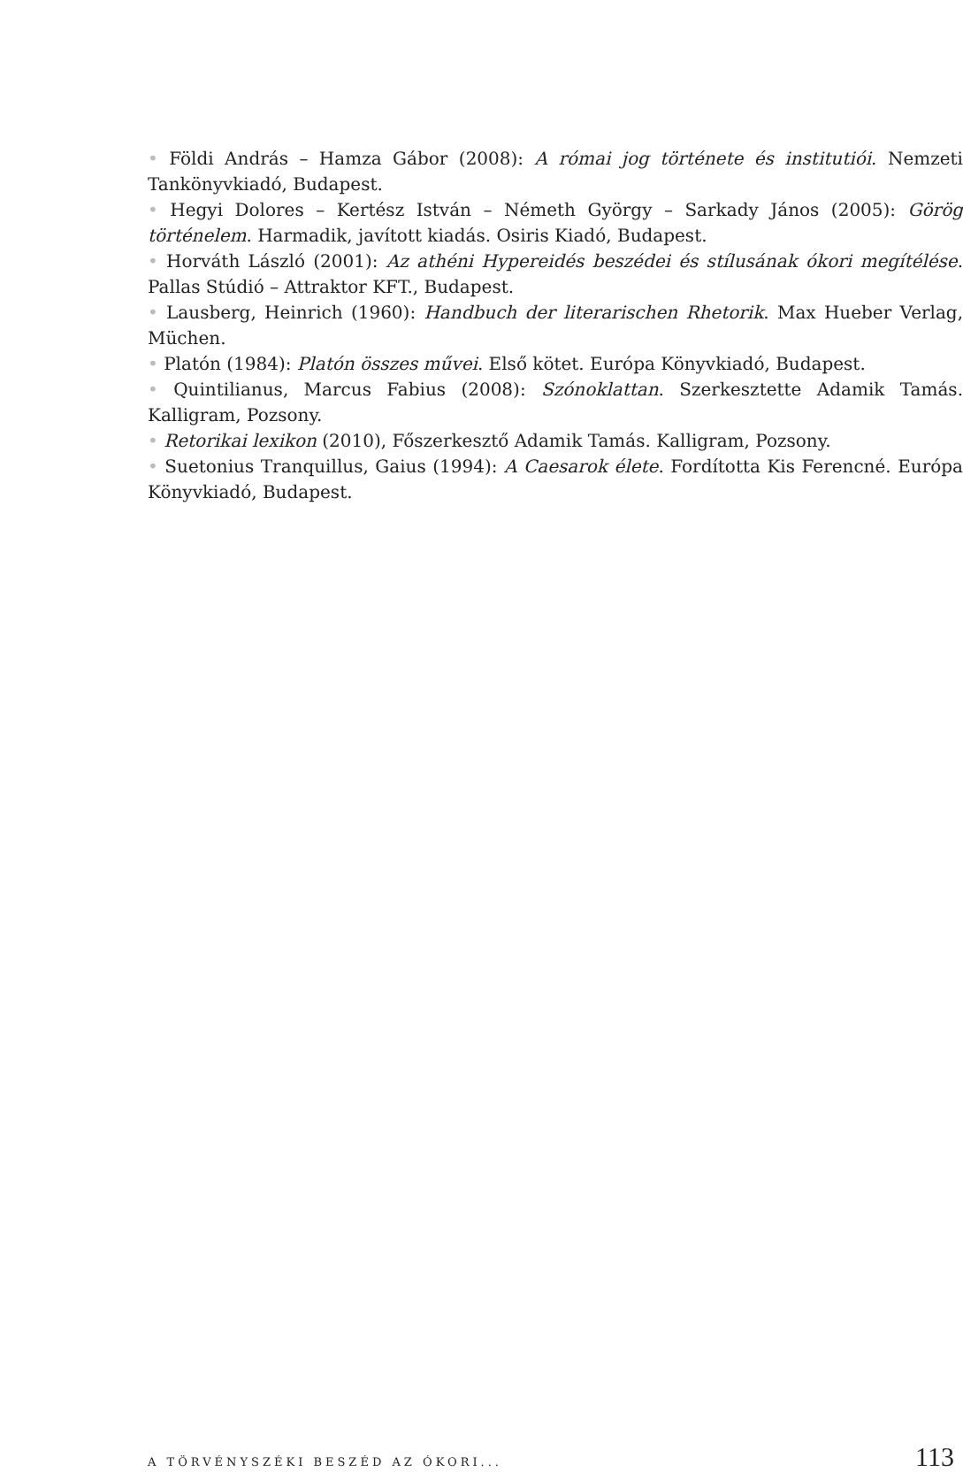• Földi András – Hamza Gábor (2008): A római jog története és institutiói. Nemzeti Tankönyvkiadó, Budapest.
• Hegyi Dolores – Kertész István – Németh György – Sarkady János (2005): Görög történelem. Harmadik, javított kiadás. Osiris Kiadó, Budapest.
• Horváth László (2001): Az athéni Hypereidés beszédei és stílusának ókori megítélése. Pallas Stúdió – Attraktor KFT., Budapest.
• Lausberg, Heinrich (1960): Handbuch der literarischen Rhetorik. Max Hueber Verlag, Müchen.
• Platón (1984): Platón összes művei. Első kötet. Európa Könyvkiadó, Budapest.
• Quintilianus, Marcus Fabius (2008): Szónoklattan. Szerkesztette Adamik Tamás. Kalligram, Pozsony.
• Retorikai lexikon (2010), Főszerkesztő Adamik Tamás. Kalligram, Pozsony.
• Suetonius Tranquillus, Gaius (1994): A Caesarok élete. Fordította Kis Ferencné. Európa Könyvkiadó, Budapest.
A TÖRVÉNYSZÉKI BESZÉD AZ ÓKORI... 113